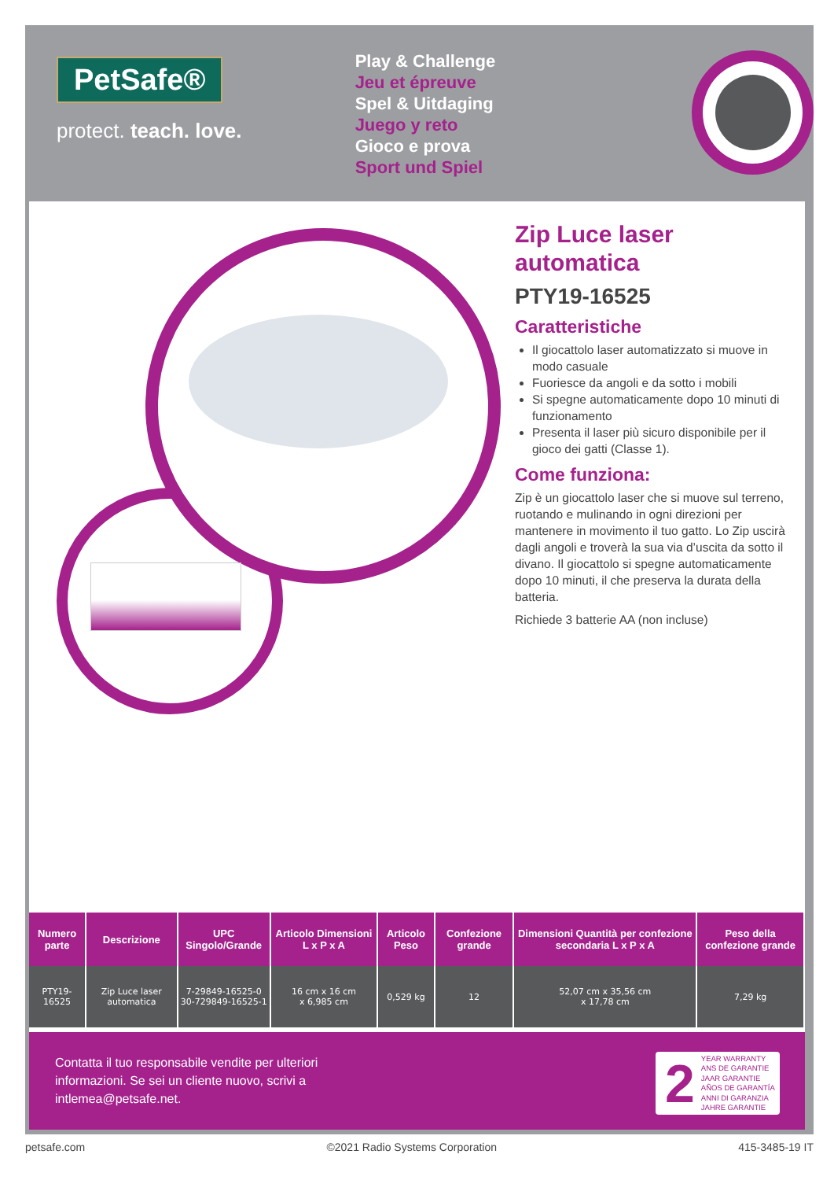PetSafe®
protect. teach. love.
Play & Challenge
Jeu et épreuve
Spel & Uitdaging
Juego y reto
Gioco e prova
Sport und Spiel
Zip Luce laser automatica
PTY19-16525
Caratteristiche
Il giocattolo laser automatizzato si muove in modo casuale
Fuoriesce da angoli e da sotto i mobili
Si spegne automaticamente dopo 10 minuti di funzionamento
Presenta il laser più sicuro disponibile per il gioco dei gatti (Classe 1).
Come funziona:
Zip è un giocattolo laser che si muove sul terreno, ruotando e mulinando in ogni direzioni per mantenere in movimento il tuo gatto. Lo Zip uscirà dagli angoli e troverà la sua via d’uscita da sotto il divano. Il giocattolo si spegne automaticamente dopo 10 minuti, il che preserva la durata della batteria.
Richiede 3 batterie AA (non incluse)
| Numero parte | Descrizione | UPC Singolo/Grande | Articolo Dimensioni L x P x A | Articolo Peso | Confezione grande | Dimensioni Quantità per confezione secondaria L x P x A | Peso della confezione grande |
| --- | --- | --- | --- | --- | --- | --- | --- |
| PTY19-16525 | Zip Luce laser automatica | 7-29849-16525-0 30-729849-16525-1 | 16 cm x 16 cm x 6,985 cm | 0,529 kg | 12 | 52,07 cm x 35,56 cm x 17,78 cm | 7,29 kg |
Contatta il tuo responsabile vendite per ulteriori informazioni. Se sei un cliente nuovo, scrivi a intlemea@petsafe.net.
2
YEAR WARRANTY
ANS DE GARANTIE
JAAR GARANTIE
AÑOS DE GARANTÍA
ANNI DI GARANZIA
JAHRE GARANTIE
petsafe.com ©2021 Radio Systems Corporation 415-3485-19 IT